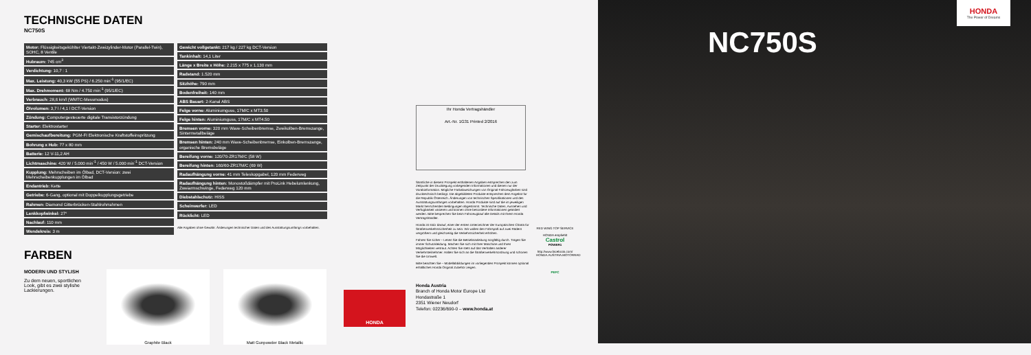TECHNISCHE DATEN
NC750S
| Motor: Flüssigkeitsgekühlter Viertakt-Zweizylinder-Motor (Parallel-Twin), SOHC, 8 Ventile |
| Hubraum: 745 cm<sup>3</sup> |
| Verdichtung: 10,7 : 1 |
| Max. Leistung: 40,3 kW (55 PS) / 6.250 min<sup>-1</sup> (95/1/EC) |
| Max. Drehmoment: 68 Nm / 4.750 min<sup>-1</sup> (95/1/EC) |
| Verbrauch: 28,6 km/l (WMTC-Messmodus) |
| Ölvolumen: 3,7 l / 4,1 l DCT-Version |
| Zündung: Computergesteuerte digitale Transistorzündung |
| Starter: Elektrostarter |
| Gemischaufbereitung: PGM-FI Elektronische Kraftstoffeinspritzung |
| Bohrung x Hub: 77 x 80 mm |
| Batterie: 12 V-11,2 AH |
| Lichtmaschine: 420 W / 5.000 min<sup>-1</sup> / 450 W / 5.000 min<sup>-1</sup> DCT-Version |
| Kupplung: Mehrscheiben im Ölbad, DCT-Version: zwei Mehrscheibenkupplungen im Ölbad |
| Endantrieb: Kette |
| Getriebe: 6-Gang, optional mit Doppelkupplungsgetriebe |
| Rahmen: Diamond Gitterbrücken-Stahlrohrrahmen |
| Lenkkopfwinkel: 27° |
| Nachlauf: 110 mm |
| Wendekreis: 3 m |
| Gewicht vollgetankt: 217 kg / 227 kg DCT-Version |
| Tankinhalt: 14,1 Liter |
| Länge x Breite x Höhe: 2.215 x 775 x 1.130 mm |
| Radstand: 1.520 mm |
| Sitzhöhe: 790 mm |
| Bodenfreiheit: 140 mm |
| ABS Bauart: 2-Kanal ABS |
| Felge vorne: Aluminiumguss, 17M/C x MT3.50 |
| Felge hinten: Aluminiumguss, 17M/C x MT4.50 |
| Bremsen vorne: 320 mm Wave-Scheibenbremse, Zweikolben-Bremszange, Sintermetallbeläge |
| Bremsen hinten: 240 mm Wave-Scheibenbremse, Einkolben-Bremszange, organische Bremsbeläge |
| Bereifung vorne: 120/70-ZR17M/C (58 W) |
| Bereifung hinten: 160/60-ZR17M/C (69 W) |
| Radaufhängung vorne: 41 mm Teleskopgabel, 120 mm Federweg |
| Radaufhängung hinten: Monostoßdämpfer mit ProLink Hebelumlenkung, Zweiarmschwinge, Federweg 120 mm |
| Diebstahlschutz: HISS |
| Scheinwerfer: LED |
| Rücklicht: LED |
Alle Angaben ohne Gewähr. Änderungen technischer Daten und des Ausstattungsumfangs vorbehalten.
FARBEN
MODERN UND STYLISH
Zu dem neuen, sportlichen Look, gibt es zwei stylishe Lackierungen.
Graphite Black Matt Gunpowder Black Metallic
Ihr Honda Vertragshändler
Art.-Nr. 1G31 Printed 2/2016
Sämtliche in diesem Prospekt enthaltenen Angaben entsprechen den zum Zeitpunkt der Drucklegung vorliegenden Informationen und dienen nur der Vorabinformation. Mögliche Farbabweichungen von Original-Fahrzeugfarben sind drucktechnisch bedingt. Die abgebildeten Produkte entsprechen dem Angebot für die Republik Österreich. Änderungen von technischen Spezifikationen und des Ausstattungsumfanges vorbehalten. Honda Produkte sind auf die im jeweiligen Markt herrschenden Bedingungen abgestimmt. Technische Daten, Aussehen und Verfügbarkeit variieren und können ohne besondere Informationen geändert werden. Bitte besprechen Sie beim Fahrzeugkauf alle Details mit Ihrem Honda Vertragshändler.
Honda ist stolz darauf, einer der ersten Unterzeichner der Europäischen Charta für Straßenverkehrssicherheit zu sein. Wir wollen den Fahrspaß auf zwei Rädern vergrößern und gleichzeitig die Verkehrssicherheit erhöhen.
Fahren Sie sicher – Lesen Sie die Betriebsanleitung sorgfältig durch. Tragen Sie immer Schutzkleidung. Machen Sie sich mit Ihrer Maschine und Ihren Möglichkeiten vertraut. Achten Sie stets auf das Verhalten anderer Verkehrsteilnehmer. Halten Sie sich an die Straßenverkehrsordnung und schonen Sie die Umwelt.
Bitte beachten Sie – Modellabbildungen im vorliegenden Prospekt können optional erhältliches Honda Original Zubehör zeigen.
RED WING TOP SERVICE
HONDA empfiehlt
Castrol
POWER1
http://www.facebook.com/ HONDA.AUSTRIA.MOTORRAD
PEFC
Honda Austria
Branch of Honda Motor Europe Ltd
Hondastraße 1
2351 Wiener Neudorf
Telefon: 02236/690-0 – www.honda.at
HONDA
HONDA
The Power of Dreams
NC750S